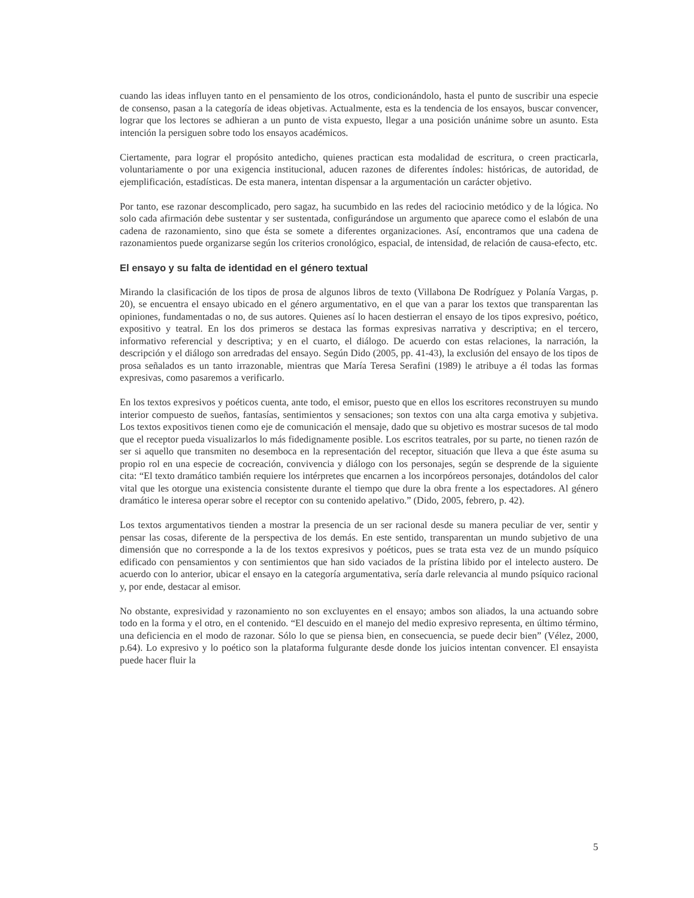cuando las ideas influyen tanto en el pensamiento de los otros, condicionándolo, hasta el punto de suscribir una especie de consenso, pasan a la categoría de ideas objetivas. Actualmente, esta es la tendencia de los ensayos, buscar convencer, lograr que los lectores se adhieran a un punto de vista expuesto, llegar a una posición unánime sobre un asunto. Esta intención la persiguen sobre todo los ensayos académicos.
Ciertamente, para lograr el propósito antedicho, quienes practican esta modalidad de escritura, o creen practicarla, voluntariamente o por una exigencia institucional, aducen razones de diferentes índoles: históricas, de autoridad, de ejemplificación, estadísticas. De esta manera, intentan dispensar a la argumentación un carácter objetivo.
Por tanto, ese razonar descomplicado, pero sagaz, ha sucumbido en las redes del raciocinio metódico y de la lógica. No solo cada afirmación debe sustentar y ser sustentada, configurándose un argumento que aparece como el eslabón de una cadena de razonamiento, sino que ésta se somete a diferentes organizaciones. Así, encontramos que una cadena de razonamientos puede organizarse según los criterios cronológico, espacial, de intensidad, de relación de causa-efecto, etc.
El ensayo y su falta de identidad en el género textual
Mirando la clasificación de los tipos de prosa de algunos libros de texto (Villabona De Rodríguez y Polanía Vargas, p. 20), se encuentra el ensayo ubicado en el género argumentativo, en el que van a parar los textos que transparentan las opiniones, fundamentadas o no, de sus autores. Quienes así lo hacen destierran el ensayo de los tipos expresivo, poético, expositivo y teatral. En los dos primeros se destaca las formas expresivas narrativa y descriptiva; en el tercero, informativo referencial y descriptiva; y en el cuarto, el diálogo. De acuerdo con estas relaciones, la narración, la descripción y el diálogo son arredradas del ensayo. Según Dido (2005, pp. 41-43), la exclusión del ensayo de los tipos de prosa señalados es un tanto irrazonable, mientras que María Teresa Serafini (1989) le atribuye a él todas las formas expresivas, como pasaremos a verificarlo.
En los textos expresivos y poéticos cuenta, ante todo, el emisor, puesto que en ellos los escritores reconstruyen su mundo interior compuesto de sueños, fantasías, sentimientos y sensaciones; son textos con una alta carga emotiva y subjetiva. Los textos expositivos tienen como eje de comunicación el mensaje, dado que su objetivo es mostrar sucesos de tal modo que el receptor pueda visualizarlos lo más fidedignamente posible. Los escritos teatrales, por su parte, no tienen razón de ser si aquello que transmiten no desemboca en la representación del receptor, situación que lleva a que éste asuma su propio rol en una especie de cocreación, convivencia y diálogo con los personajes, según se desprende de la siguiente cita: “El texto dramático también requiere los intérpretes que encarnen a los incorpóreos personajes, dotándolos del calor vital que les otorgue una existencia consistente durante el tiempo que dure la obra frente a los espectadores. Al género dramático le interesa operar sobre el receptor con su contenido apelativo.” (Dido, 2005, febrero, p. 42).
Los textos argumentativos tienden a mostrar la presencia de un ser racional desde su manera peculiar de ver, sentir y pensar las cosas, diferente de la perspectiva de los demás. En este sentido, transparentan un mundo subjetivo de una dimensión que no corresponde a la de los textos expresivos y poéticos, pues se trata esta vez de un mundo psíquico edificado con pensamientos y con sentimientos que han sido vaciados de la prístina libido por el intelecto austero. De acuerdo con lo anterior, ubicar el ensayo en la categoría argumentativa, sería darle relevancia al mundo psíquico racional y, por ende, destacar al emisor.
No obstante, expresividad y razonamiento no son excluyentes en el ensayo; ambos son aliados, la una actuando sobre todo en la forma y el otro, en el contenido. “El descuido en el manejo del medio expresivo representa, en último término, una deficiencia en el modo de razonar. Sólo lo que se piensa bien, en consecuencia, se puede decir bien” (Vélez, 2000, p.64). Lo expresivo y lo poético son la plataforma fulgurante desde donde los juicios intentan convencer. El ensayista puede hacer fluir la
5